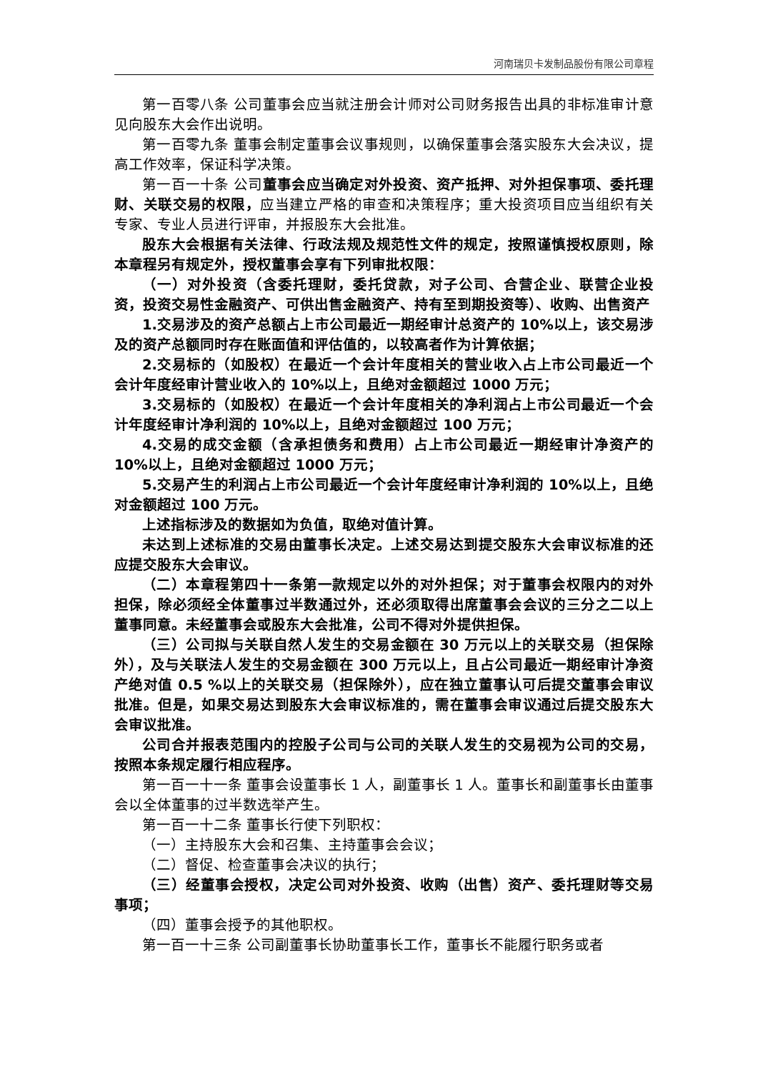河南瑞贝卡发制品股份有限公司章程
第一百零八条 公司董事会应当就注册会计师对公司财务报告出具的非标准审计意见向股东大会作出说明。
第一百零九条 董事会制定董事会议事规则，以确保董事会落实股东大会决议，提高工作效率，保证科学决策。
第一百一十条 公司董事会应当确定对外投资、资产抵押、对外担保事项、委托理财、关联交易的权限，应当建立严格的审查和决策程序；重大投资项目应当组织有关专家、专业人员进行评审，并报股东大会批准。
股东大会根据有关法律、行政法规及规范性文件的规定，按照谨慎授权原则，除本章程另有规定外，授权董事会享有下列审批权限：
（一）对外投资（含委托理财，委托贷款，对子公司、合营企业、联营企业投资，投资交易性金融资产、可供出售金融资产、持有至到期投资等）、收购、出售资产
1.交易涉及的资产总额占上市公司最近一期经审计总资产的 10%以上，该交易涉及的资产总额同时存在账面值和评估值的，以较高者作为计算依据；
2.交易标的（如股权）在最近一个会计年度相关的营业收入占上市公司最近一个会计年度经审计营业收入的 10%以上，且绝对金额超过 1000 万元；
3.交易标的（如股权）在最近一个会计年度相关的净利润占上市公司最近一个会计年度经审计净利润的 10%以上，且绝对金额超过 100 万元；
4.交易的成交金额（含承担债务和费用）占上市公司最近一期经审计净资产的 10%以上，且绝对金额超过 1000 万元；
5.交易产生的利润占上市公司最近一个会计年度经审计净利润的 10%以上，且绝对金额超过 100 万元。
上述指标涉及的数据如为负值，取绝对值计算。
未达到上述标准的交易由董事长决定。上述交易达到提交股东大会审议标准的还应提交股东大会审议。
（二）本章程第四十一条第一款规定以外的对外担保；对于董事会权限内的对外担保，除必须经全体董事过半数通过外，还必须取得出席董事会会议的三分之二以上董事同意。未经董事会或股东大会批准，公司不得对外提供担保。
（三）公司拟与关联自然人发生的交易金额在 30 万元以上的关联交易（担保除外），及与关联法人发生的交易金额在 300 万元以上，且占公司最近一期经审计净资产绝对值 0.5 %以上的关联交易（担保除外），应在独立董事认可后提交董事会审议批准。但是，如果交易达到股东大会审议标准的，需在董事会审议通过后提交股东大会审议批准。
公司合并报表范围内的控股子公司与公司的关联人发生的交易视为公司的交易，按照本条规定履行相应程序。
第一百一十一条 董事会设董事长 1 人，副董事长 1 人。董事长和副董事长由董事会以全体董事的过半数选举产生。
第一百一十二条 董事长行使下列职权：
（一）主持股东大会和召集、主持董事会会议；
（二）督促、检查董事会决议的执行；
（三）经董事会授权，决定公司对外投资、收购（出售）资产、委托理财等交易事项；
（四）董事会授予的其他职权。
第一百一十三条 公司副董事长协助董事长工作，董事长不能履行职务或者